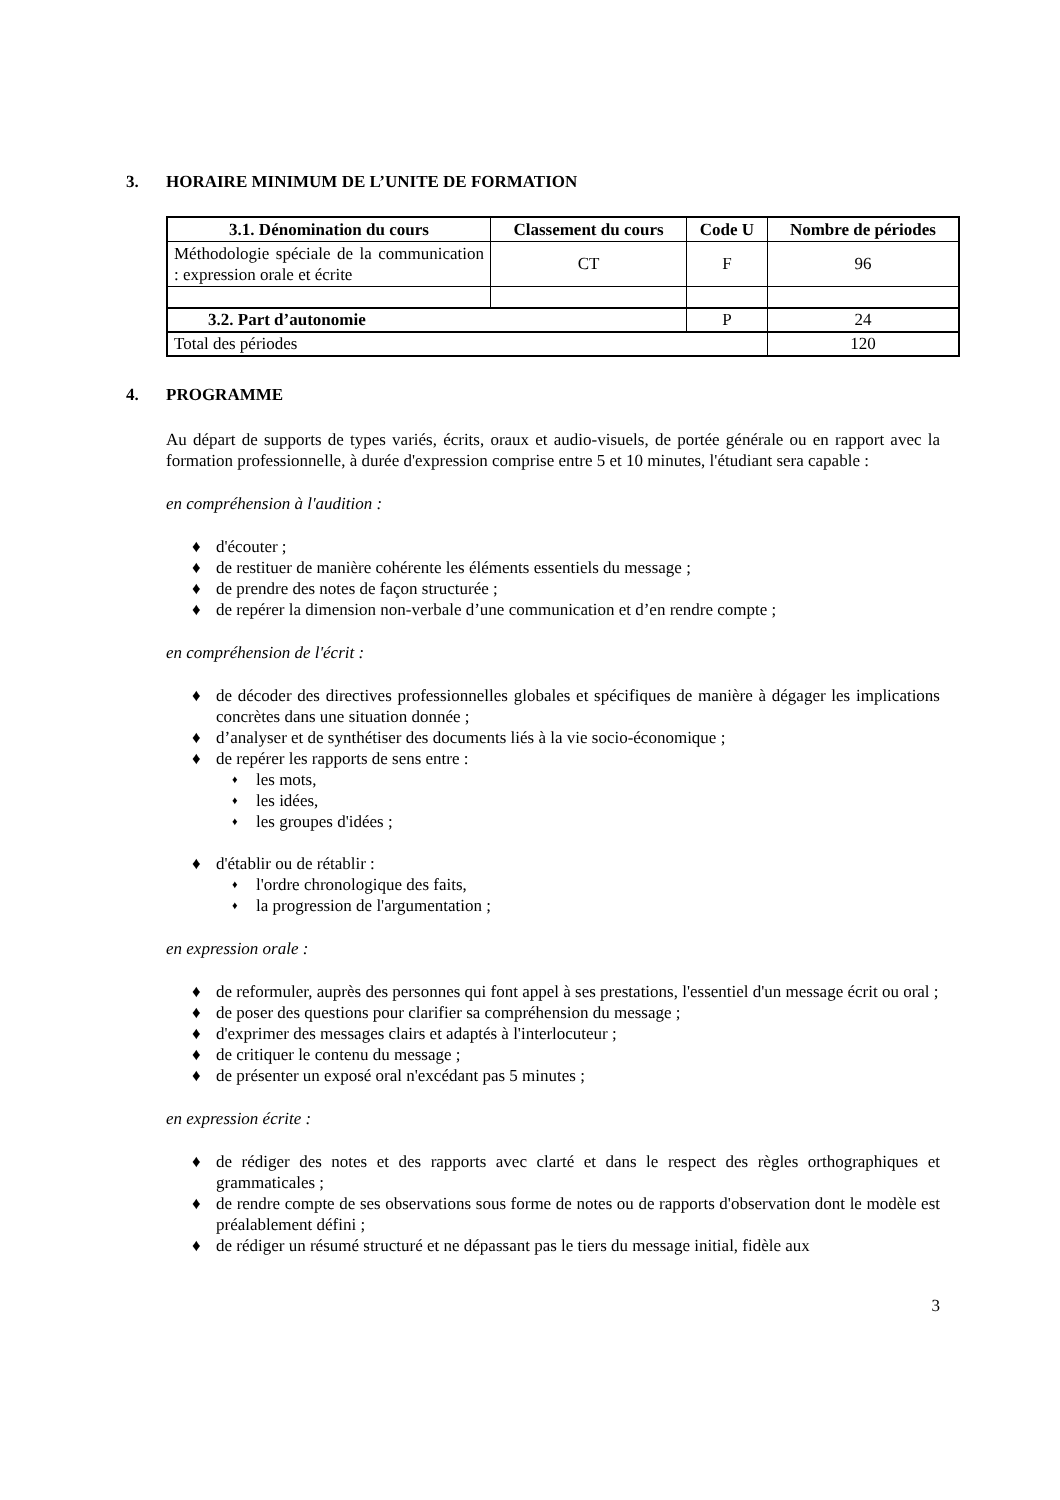3. HORAIRE MINIMUM DE L’UNITE DE FORMATION
| 3.1. Dénomination du cours | Classement du cours | Code U | Nombre de périodes |
| --- | --- | --- | --- |
| Méthodologie spéciale de la communication : expression orale et écrite | CT | F | 96 |
| 3.2. Part d’autonomie | | P | 24 |
| Total des périodes | | | 120 |
4. PROGRAMME
Au départ de supports de types variés, écrits, oraux et audio-visuels, de portée générale ou en rapport avec la formation professionnelle, à durée d'expression comprise entre 5 et 10 minutes, l'étudiant sera capable :
en compréhension à l'audition :
♦ d'écouter ;
♦ de restituer de manière cohérente les éléments essentiels du message ;
♦ de prendre des notes de façon structurée ;
♦ de repérer la dimension non-verbale d’une communication et d’en rendre compte ;
en compréhension de l'écrit :
♦ de décoder des directives professionnelles globales et spécifiques de manière à dégager les implications concrètes dans une situation donnée ;
♦ d’analyser et de synthétiser des documents liés à la vie socio-économique ;
♦ de repérer les rapports de sens entre :
♦ les mots,
♦ les idées,
♦ les groupes d'idées ;
♦ d'établir ou de rétablir :
♦ l'ordre chronologique des faits,
♦ la progression de l'argumentation ;
en expression orale :
♦ de reformuler, auprès des personnes qui font appel à ses prestations, l'essentiel d'un message écrit ou oral ;
♦ de poser des questions pour clarifier sa compréhension du message ;
♦ d'exprimer des messages clairs et adaptés à l'interlocuteur ;
♦ de critiquer le contenu du message ;
♦ de présenter un exposé oral n'excédant pas 5 minutes ;
en expression écrite :
♦ de rédiger des notes et des rapports avec clarté et dans le respect des règles orthographiques et grammaticales ;
♦ de rendre compte de ses observations sous forme de notes ou de rapports d'observation dont le modèle est préalablement défini ;
♦ de rédiger un résumé structuré et ne dépassant pas le tiers du message initial, fidèle aux
3